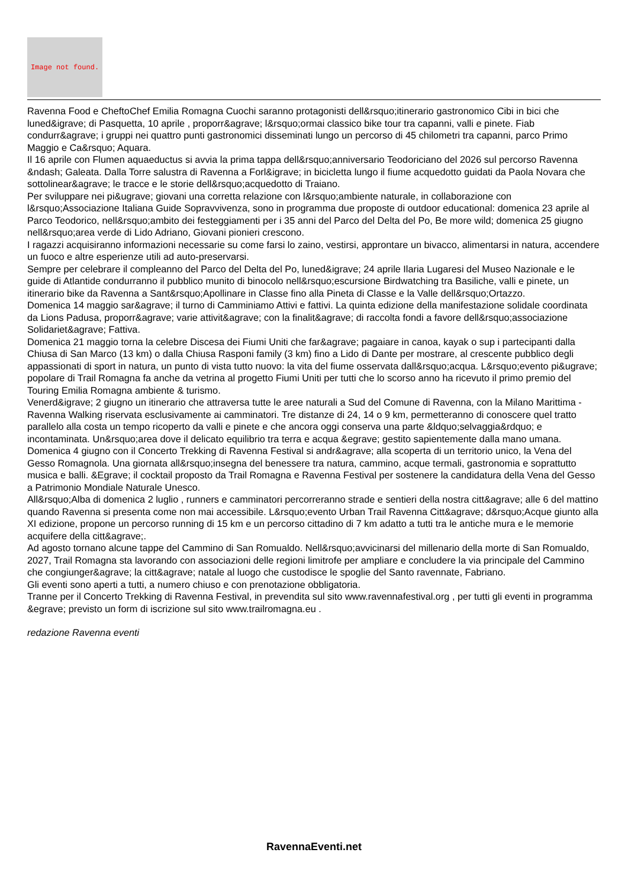Image not found.
Ravenna Food e CheftoChef Emilia Romagna Cuochi saranno protagonisti dell&rsquo;itinerario gastronomico Cibi in bici che luned&igrave; di Pasquetta, 10 aprile , proporr&agrave; l&rsquo;ormai classico bike tour tra capanni, valli e pinete. Fiab condurr&agrave; i gruppi nei quattro punti gastronomici disseminati lungo un percorso di 45 chilometri tra capanni, parco Primo Maggio e Ca&rsquo; Aquara.
Il 16 aprile con Flumen aquaeductus si avvia la prima tappa dell&rsquo;anniversario Teodoriciano del 2026 sul percorso Ravenna &ndash; Galeata. Dalla Torre salustra di Ravenna a Forl&igrave; in bicicletta lungo il fiume acquedotto guidati da Paola Novara che sottolinear&agrave; le tracce e le storie dell&rsquo;acquedotto di Traiano.
Per sviluppare nei pi&ugrave; giovani una corretta relazione con l&rsquo;ambiente naturale, in collaborazione con l&rsquo;Associazione Italiana Guide Sopravvivenza, sono in programma due proposte di outdoor educational: domenica 23 aprile al Parco Teodorico, nell&rsquo;ambito dei festeggiamenti per i 35 anni del Parco del Delta del Po, Be more wild; domenica 25 giugno nell&rsquo;area verde di Lido Adriano, Giovani pionieri crescono.
I ragazzi acquisiranno informazioni necessarie su come farsi lo zaino, vestirsi, approntare un bivacco, alimentarsi in natura, accendere un fuoco e altre esperienze utili ad auto-preservarsi.
Sempre per celebrare il compleanno del Parco del Delta del Po, luned&igrave; 24 aprile Ilaria Lugaresi del Museo Nazionale e le guide di Atlantide condurranno il pubblico munito di binocolo nell&rsquo;escursione Birdwatching tra Basiliche, valli e pinete, un itinerario bike da Ravenna a Sant&rsquo;Apollinare in Classe fino alla Pineta di Classe e la Valle dell&rsquo;Ortazzo.
Domenica 14 maggio sar&agrave; il turno di Camminiamo Attivi e fattivi. La quinta edizione della manifestazione solidale coordinata da Lions Padusa, proporr&agrave; varie attivit&agrave; con la finalit&agrave; di raccolta fondi a favore dell&rsquo;associazione Solidariet&agrave; Fattiva.
Domenica 21 maggio torna la celebre Discesa dei Fiumi Uniti che far&agrave; pagaiare in canoa, kayak o sup i partecipanti dalla Chiusa di San Marco (13 km) o dalla Chiusa Rasponi family (3 km) fino a Lido di Dante per mostrare, al crescente pubblico degli appassionati di sport in natura, un punto di vista tutto nuovo: la vita del fiume osservata dall&rsquo;acqua. L&rsquo;evento pi&ugrave; popolare di Trail Romagna fa anche da vetrina al progetto Fiumi Uniti per tutti che lo scorso anno ha ricevuto il primo premio del Touring Emilia Romagna ambiente & turismo.
Venerd&igrave; 2 giugno un itinerario che attraversa tutte le aree naturali a Sud del Comune di Ravenna, con la Milano Marittima - Ravenna Walking riservata esclusivamente ai camminatori. Tre distanze di 24, 14 o 9 km, permetteranno di conoscere quel tratto parallelo alla costa un tempo ricoperto da valli e pinete e che ancora oggi conserva una parte &ldquo;selvaggia&rdquo; e incontaminata. Un&rsquo;area dove il delicato equilibrio tra terra e acqua &egrave; gestito sapientemente dalla mano umana.
Domenica 4 giugno con il Concerto Trekking di Ravenna Festival si andr&agrave; alla scoperta di un territorio unico, la Vena del Gesso Romagnola. Una giornata all&rsquo;insegna del benessere tra natura, cammino, acque termali, gastronomia e soprattutto musica e balli. &Egrave; il cocktail proposto da Trail Romagna e Ravenna Festival per sostenere la candidatura della Vena del Gesso a Patrimonio Mondiale Naturale Unesco.
All&rsquo;Alba di domenica 2 luglio , runners e camminatori percorreranno strade e sentieri della nostra citt&agrave; alle 6 del mattino quando Ravenna si presenta come non mai accessibile. L&rsquo;evento Urban Trail Ravenna Citt&agrave; d&rsquo;Acque giunto alla XI edizione, propone un percorso running di 15 km e un percorso cittadino di 7 km adatto a tutti tra le antiche mura e le memorie acquifere della citt&agrave;.
Ad agosto tornano alcune tappe del Cammino di San Romualdo. Nell&rsquo;avvicinarsi del millenario della morte di San Romualdo, 2027, Trail Romagna sta lavorando con associazioni delle regioni limitrofe per ampliare e concludere la via principale del Cammino che congiunger&agrave; la citt&agrave; natale al luogo che custodisce le spoglie del Santo ravennate, Fabriano.
Gli eventi sono aperti a tutti, a numero chiuso e con prenotazione obbligatoria.
Tranne per il Concerto Trekking di Ravenna Festival, in prevendita sul sito www.ravennafestival.org , per tutti gli eventi in programma &egrave; previsto un form di iscrizione sul sito www.trailromagna.eu .
redazione Ravenna eventi
RavennaEventi.net